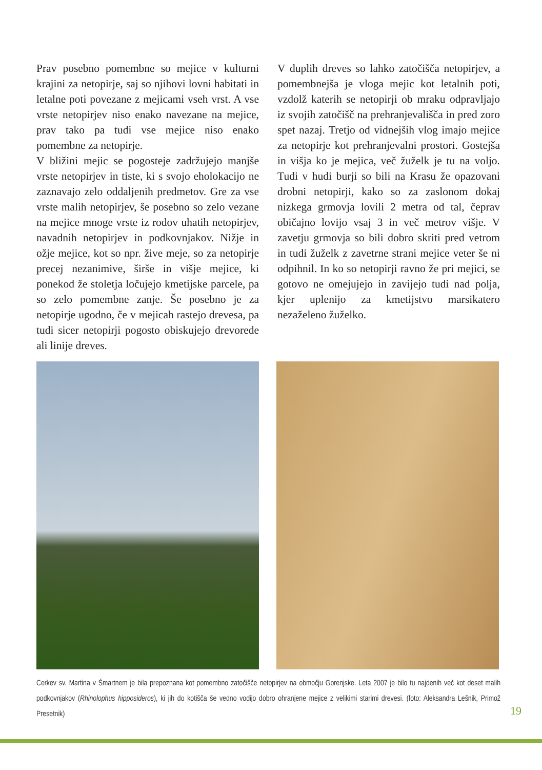Prav posebno pomembne so mejice v kulturni krajini za netopirje, saj so njihovi lovni habitati in letalne poti povezane z mejicami vseh vrst. A vse vrste netopirjev niso enako navezane na mejice, prav tako pa tudi vse mejice niso enako pomembne za netopirje.
V bližini mejic se pogosteje zadržujejo manjše vrste netopirjev in tiste, ki s svojo eholokacijo ne zaznavajo zelo oddaljenih predmetov. Gre za vse vrste malih netopirjev, še posebno so zelo vezane na mejice mnoge vrste iz rodov uhatih netopirjev, navadnih netopirjev in podkovnjakov. Nižje in ožje mejice, kot so npr. žive meje, so za netopirje precej nezanimive, širše in višje mejice, ki ponekod že stoletja ločujejo kmetijske parcele, pa so zelo pomembne zanje. Še posebno je za netopirje ugodno, če v mejicah rastejo drevesa, pa tudi sicer netopirji pogosto obiskujejo drevorede ali linije dreves.
V duplih dreves so lahko zatočišča netopirjev, a pomembnejša je vloga mejic kot letalnih poti, vzdolž katerih se netopirji ob mraku odpravljajo iz svojih zatočišč na prehranjevališča in pred zoro spet nazaj. Tretjo od vidnejših vlog imajo mejice za netopirje kot prehranjevalni prostori. Gostejša in višja ko je mejica, več žuželk je tu na voljo. Tudi v hudi burji so bili na Krasu že opazovani drobni netopirji, kako so za zaslonom dokaj nizkega grmovja lovili 2 metra od tal, čeprav običajno lovijo vsaj 3 in več metrov višje. V zavetju grmovja so bili dobro skriti pred vetrom in tudi žuželk z zavetrne strani mejice veter še ni odpihnil. In ko so netopirji ravno že pri mejici, se gotovo ne omejujejo in zavijejo tudi nad polja, kjer uplenijo za kmetijstvo marsikatero nezaželeno žuželko.
Cerkev sv. Martina v Šmartnem je bila prepoznana kot pomembno zatočišče netopirjev na območju Gorenjske. Leta 2007 je bilo tu najdenih več kot deset malih podkovnjakov (Rhinolophus hipposideros), ki jih do kotišča še vedno vodijo dobro ohranjene mejice z velikimi starimi drevesi. (foto: Aleksandra Lešnik, Primož Presetnik)
19